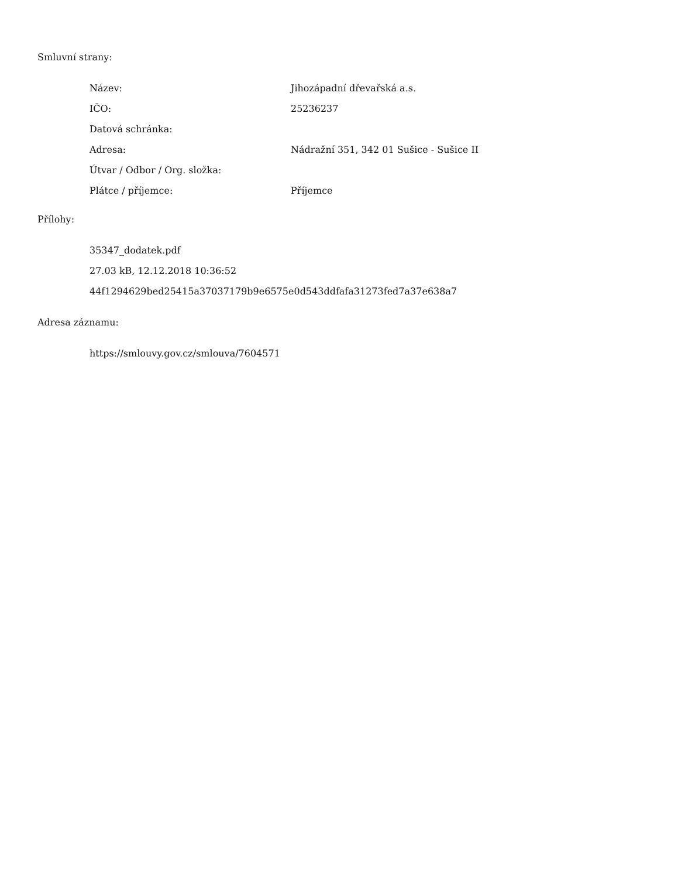Smluvní strany:
| Název: | Jihozápadní dřevařská a.s. |
| IČO: | 25236237 |
| Datová schránka: | |
| Adresa: | Nádražní 351, 342 01 Sušice - Sušice II |
| Útvar / Odbor / Org. složka: | |
| Plátce / příjemce: | Příjemce |
Přílohy:
35347_dodatek.pdf
27.03 kB, 12.12.2018 10:36:52
44f1294629bed25415a37037179b9e6575e0d543ddfafa31273fed7a37e638a7
Adresa záznamu:
https://smlouvy.gov.cz/smlouva/7604571